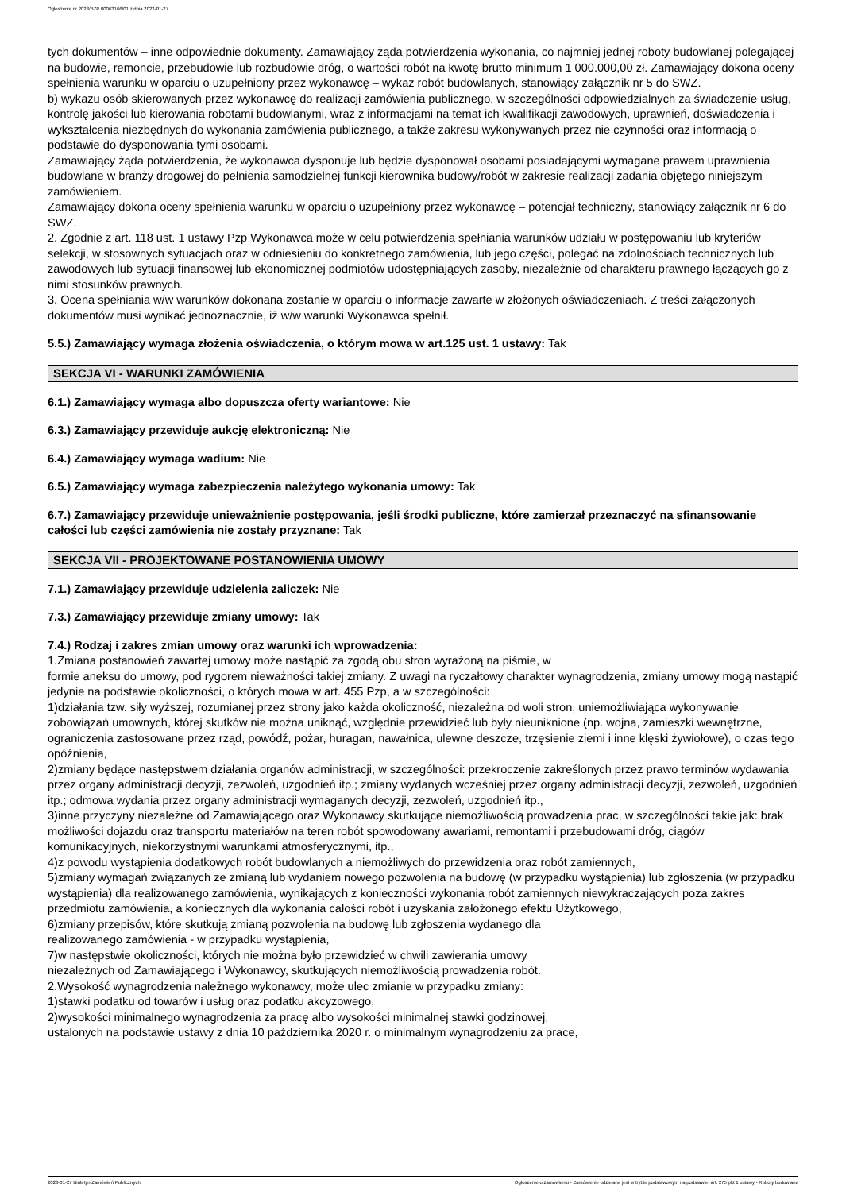Ogłoszenie nr 2023/BZP 00063166/01 z dnia 2023-01-27
tych dokumentów – inne odpowiednie dokumenty. Zamawiający żąda potwierdzenia wykonania, co najmniej jednej roboty budowlanej polegającej na budowie, remoncie, przebudowie lub rozbudowie dróg, o wartości robót na kwotę brutto minimum 1 000.000,00 zł. Zamawiający dokona oceny spełnienia warunku w oparciu o uzupełniony przez wykonawcę – wykaz robót budowlanych, stanowiący załącznik nr 5 do SWZ.
b) wykazu osób skierowanych przez wykonawcę do realizacji zamówienia publicznego, w szczególności odpowiedzialnych za świadczenie usług, kontrolę jakości lub kierowania robotami budowlanymi, wraz z informacjami na temat ich kwalifikacji zawodowych, uprawnień, doświadczenia i wykształcenia niezbędnych do wykonania zamówienia publicznego, a także zakresu wykonywanych przez nie czynności oraz informacją o podstawie do dysponowania tymi osobami.
Zamawiający żąda potwierdzenia, że wykonawca dysponuje lub będzie dysponował osobami posiadającymi wymagane prawem uprawnienia budowlane w branży drogowej do pełnienia samodzielnej funkcji kierownika budowy/robót w zakresie realizacji zadania objętego niniejszym zamówieniem.
Zamawiający dokona oceny spełnienia warunku w oparciu o uzupełniony przez wykonawcę – potencjał techniczny, stanowiący załącznik nr 6 do SWZ.
2. Zgodnie z art. 118 ust. 1 ustawy Pzp Wykonawca może w celu potwierdzenia spełniania warunków udziału w postępowaniu lub kryteriów selekcji, w stosownych sytuacjach oraz w odniesieniu do konkretnego zamówienia, lub jego części, polegać na zdolnościach technicznych lub zawodowych lub sytuacji finansowej lub ekonomicznej podmiotów udostępniających zasoby, niezależnie od charakteru prawnego łączących go z nimi stosunków prawnych.
3. Ocena spełniania w/w warunków dokonana zostanie w oparciu o informacje zawarte w złożonych oświadczeniach. Z treści załączonych dokumentów musi wynikać jednoznacznie, iż w/w warunki Wykonawca spełnił.
5.5.) Zamawiający wymaga złożenia oświadczenia, o którym mowa w art.125 ust. 1 ustawy: Tak
SEKCJA VI - WARUNKI ZAMÓWIENIA
6.1.) Zamawiający wymaga albo dopuszcza oferty wariantowe: Nie
6.3.) Zamawiający przewiduje aukcję elektroniczną: Nie
6.4.) Zamawiający wymaga wadium: Nie
6.5.) Zamawiający wymaga zabezpieczenia należytego wykonania umowy: Tak
6.7.) Zamawiający przewiduje unieważnienie postępowania, jeśli środki publiczne, które zamierzał przeznaczyć na sfinansowanie całości lub części zamówienia nie zostały przyznane: Tak
SEKCJA VII - PROJEKTOWANE POSTANOWIENIA UMOWY
7.1.) Zamawiający przewiduje udzielenia zaliczek: Nie
7.3.) Zamawiający przewiduje zmiany umowy: Tak
7.4.) Rodzaj i zakres zmian umowy oraz warunki ich wprowadzenia:
1.Zmiana postanowień zawartej umowy może nastąpić za zgodą obu stron wyrażoną na piśmie, w
formie aneksu do umowy, pod rygorem nieważności takiej zmiany. Z uwagi na ryczałtowy charakter wynagrodzenia, zmiany umowy mogą nastąpić jedynie na podstawie okoliczności, o których mowa w art. 455 Pzp, a w szczególności:
1)działania tzw. siły wyższej, rozumianej przez strony jako każda okoliczność, niezależna od woli stron, uniemożliwiająca wykonywanie zobowiązań umownych, której skutków nie można uniknąć, względnie przewidzieć lub były nieuniknione (np. wojna, zamieszki wewnętrzne, ograniczenia zastosowane przez rząd, powódź, pożar, huragan, nawałnica, ulewne deszcze, trzęsienie ziemi i inne klęski żywiołowe), o czas tego opóźnienia,
2)zmiany będące następstwem działania organów administracji, w szczególności: przekroczenie zakreślonych przez prawo terminów wydawania przez organy administracji decyzji, zezwoleń, uzgodnień itp.; zmiany wydanych wcześniej przez organy administracji decyzji, zezwoleń, uzgodnień itp.; odmowa wydania przez organy administracji wymaganych decyzji, zezwoleń, uzgodnień itp.,
3)inne przyczyny niezależne od Zamawiającego oraz Wykonawcy skutkujące niemożliwością prowadzenia prac, w szczególności takie jak: brak możliwości dojazdu oraz transportu materiałów na teren robót spowodowany awariami, remontami i przebudowami dróg, ciągów komunikacyjnych, niekorzystnymi warunkami atmosferycznymi, itp.,
4)z powodu wystąpienia dodatkowych robót budowlanych a niemożliwych do przewidzenia oraz robót zamiennych,
5)zmiany wymagań związanych ze zmianą lub wydaniem nowego pozwolenia na budowę (w przypadku wystąpienia) lub zgłoszenia (w przypadku wystąpienia) dla realizowanego zamówienia, wynikających z konieczności wykonania robót zamiennych niewykraczających poza zakres przedmiotu zamówienia, a koniecznych dla wykonania całości robót i uzyskania założonego efektu Użytkowego,
6)zmiany przepisów, które skutkują zmianą pozwolenia na budowę lub zgłoszenia wydanego dla
realizowanego zamówienia - w przypadku wystąpienia,
7)w następstwie okoliczności, których nie można było przewidzieć w chwili zawierania umowy
niezależnych od Zamawiającego i Wykonawcy, skutkujących niemożliwością prowadzenia robót.
2.Wysokość wynagrodzenia należnego wykonawcy, może ulec zmianie w przypadku zmiany:
1)stawki podatku od towarów i usług oraz podatku akcyzowego,
2)wysokości minimalnego wynagrodzenia za pracę albo wysokości minimalnej stawki godzinowej,
ustalonych na podstawie ustawy z dnia 10 października 2020 r. o minimalnym wynagrodzeniu za prace,
2023-01-27 Biuletyn Zamówień Publicznych Ogłoszenie o zamówieniu - Zamówienie udzielane jest w trybie podstawowym na podstawie: art. 275 pkt 1 ustawy - Roboty budowlane